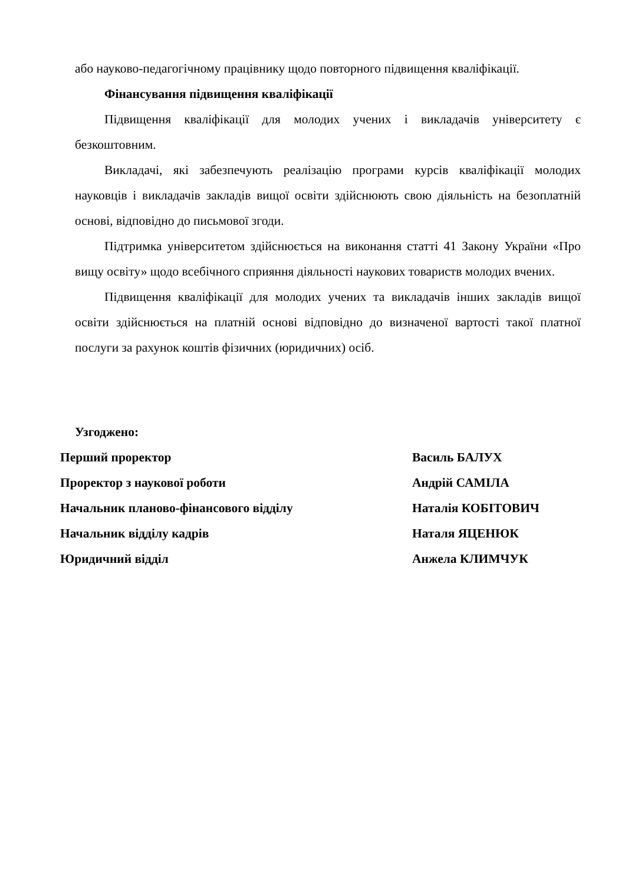або науково-педагогічному працівнику щодо повторного підвищення кваліфікації.
Фінансування підвищення кваліфікації
Підвищення кваліфікації для молодих учених і викладачів університету є безкоштовним.
Викладачі, які забезпечують реалізацію програми курсів кваліфікації молодих науковців і викладачів закладів вищої освіти здійснюють свою діяльність на безоплатній основі, відповідно до письмової згоди.
Підтримка університетом здійснюється на виконання статті 41 Закону України «Про вищу освіту» щодо всебічного сприяння діяльності наукових товариств молодих вчених.
Підвищення кваліфікації для молодих учених та викладачів інших закладів вищої освіти здійснюється на платній основі відповідно до визначеної вартості такої платної послуги за рахунок коштів фізичних (юридичних) осіб.
Узгоджено:
Перший проректор Василь БАЛУХ
Проректор з наукової роботи Андрій САМІЛА
Начальник планово-фінансового відділу Наталія КОБІТОВИЧ
Начальник відділу кадрів Наталя ЯЦЕНЮК
Юридичний відділ Анжела КЛИМЧУК